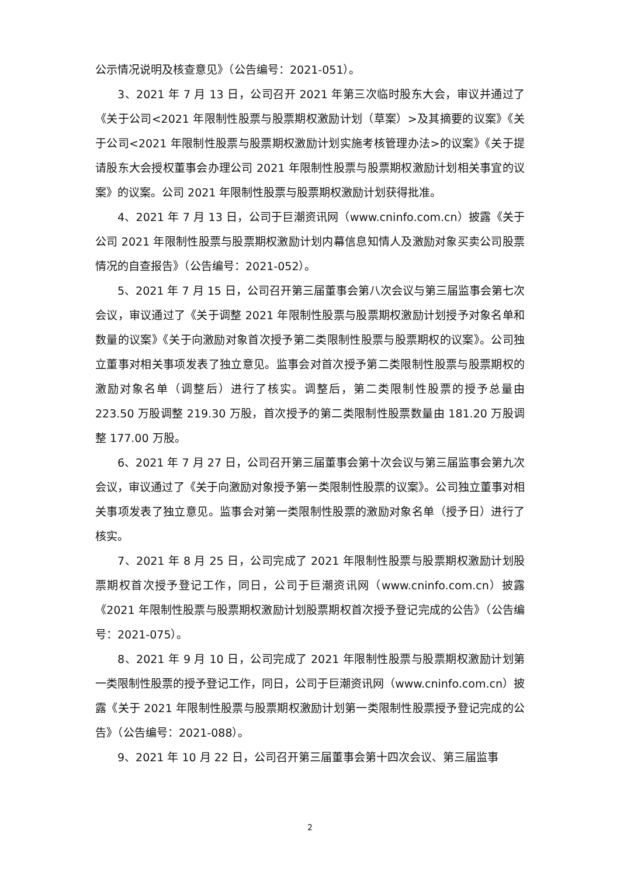公示情况说明及核查意见》（公告编号：2021-051）。
3、2021 年 7 月 13 日，公司召开 2021 年第三次临时股东大会，审议并通过了《关于公司<2021 年限制性股票与股票期权激励计划（草案）>及其摘要的议案》《关于公司<2021 年限制性股票与股票期权激励计划实施考核管理办法>的议案》《关于提请股东大会授权董事会办理公司 2021 年限制性股票与股票期权激励计划相关事宜的议案》的议案。公司 2021 年限制性股票与股票期权激励计划获得批准。
4、2021 年 7 月 13 日，公司于巨潮资讯网（www.cninfo.com.cn）披露《关于公司 2021 年限制性股票与股票期权激励计划内幕信息知情人及激励对象买卖公司股票情况的自查报告》（公告编号：2021-052）。
5、2021 年 7 月 15 日，公司召开第三届董事会第八次会议与第三届监事会第七次会议，审议通过了《关于调整 2021 年限制性股票与股票期权激励计划授予对象名单和数量的议案》《关于向激励对象首次授予第二类限制性股票与股票期权的议案》。公司独立董事对相关事项发表了独立意见。监事会对首次授予第二类限制性股票与股票期权的激励对象名单（调整后）进行了核实。调整后，第二类限制性股票的授予总量由 223.50 万股调整 219.30 万股，首次授予的第二类限制性股票数量由 181.20 万股调整 177.00 万股。
6、2021 年 7 月 27 日，公司召开第三届董事会第十次会议与第三届监事会第九次会议，审议通过了《关于向激励对象授予第一类限制性股票的议案》。公司独立董事对相关事项发表了独立意见。监事会对第一类限制性股票的激励对象名单（授予日）进行了核实。
7、2021 年 8 月 25 日，公司完成了 2021 年限制性股票与股票期权激励计划股票期权首次授予登记工作，同日，公司于巨潮资讯网（www.cninfo.com.cn）披露《2021 年限制性股票与股票期权激励计划股票期权首次授予登记完成的公告》（公告编号：2021-075）。
8、2021 年 9 月 10 日，公司完成了 2021 年限制性股票与股票期权激励计划第一类限制性股票的授予登记工作，同日，公司于巨潮资讯网（www.cninfo.com.cn）披露《关于 2021 年限制性股票与股票期权激励计划第一类限制性股票授予登记完成的公告》（公告编号：2021-088）。
9、2021 年 10 月 22 日，公司召开第三届董事会第十四次会议、第三届监事
2